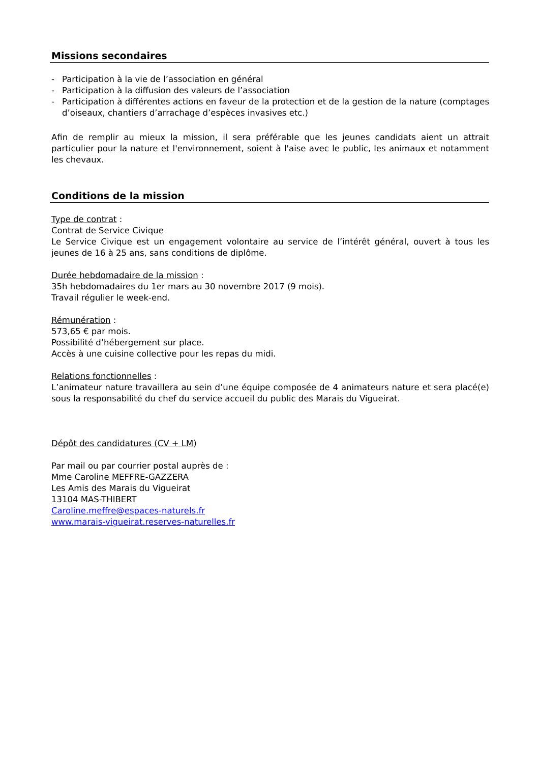Missions secondaires
- Participation à la vie de l’association en général
- Participation à la diffusion des valeurs de l’association
- Participation à différentes actions en faveur de la protection et de la gestion de la nature (comptages d’oiseaux, chantiers d’arrachage d’espèces invasives etc.)
Afin de remplir au mieux la mission, il sera préférable que les jeunes candidats aient un attrait particulier pour la nature et l'environnement, soient à l'aise avec le public, les animaux et notamment les chevaux.
Conditions de la mission
Type de contrat :
Contrat de Service Civique
Le Service Civique est un engagement volontaire au service de l’intérêt général, ouvert à tous les jeunes de 16 à 25 ans, sans conditions de diplôme.
Durée hebdomadaire de la mission :
35h hebdomadaires du 1er mars au 30 novembre 2017 (9 mois).
Travail régulier le week-end.
Rémunération :
573,65 € par mois.
Possibilité d’hébergement sur place.
Accès à une cuisine collective pour les repas du midi.
Relations fonctionnelles :
L’animateur nature travaillera au sein d’une équipe composée de 4 animateurs nature et sera placé(e) sous la responsabilité du chef du service accueil du public des Marais du Vigueirat.
Dépôt des candidatures (CV + LM)
Par mail ou par courrier postal auprès de :
Mme Caroline MEFFRE-GAZZERA
Les Amis des Marais du Vigueirat
13104 MAS-THIBERT
Caroline.meffre@espaces-naturels.fr
www.marais-vigueirat.reserves-naturelles.fr